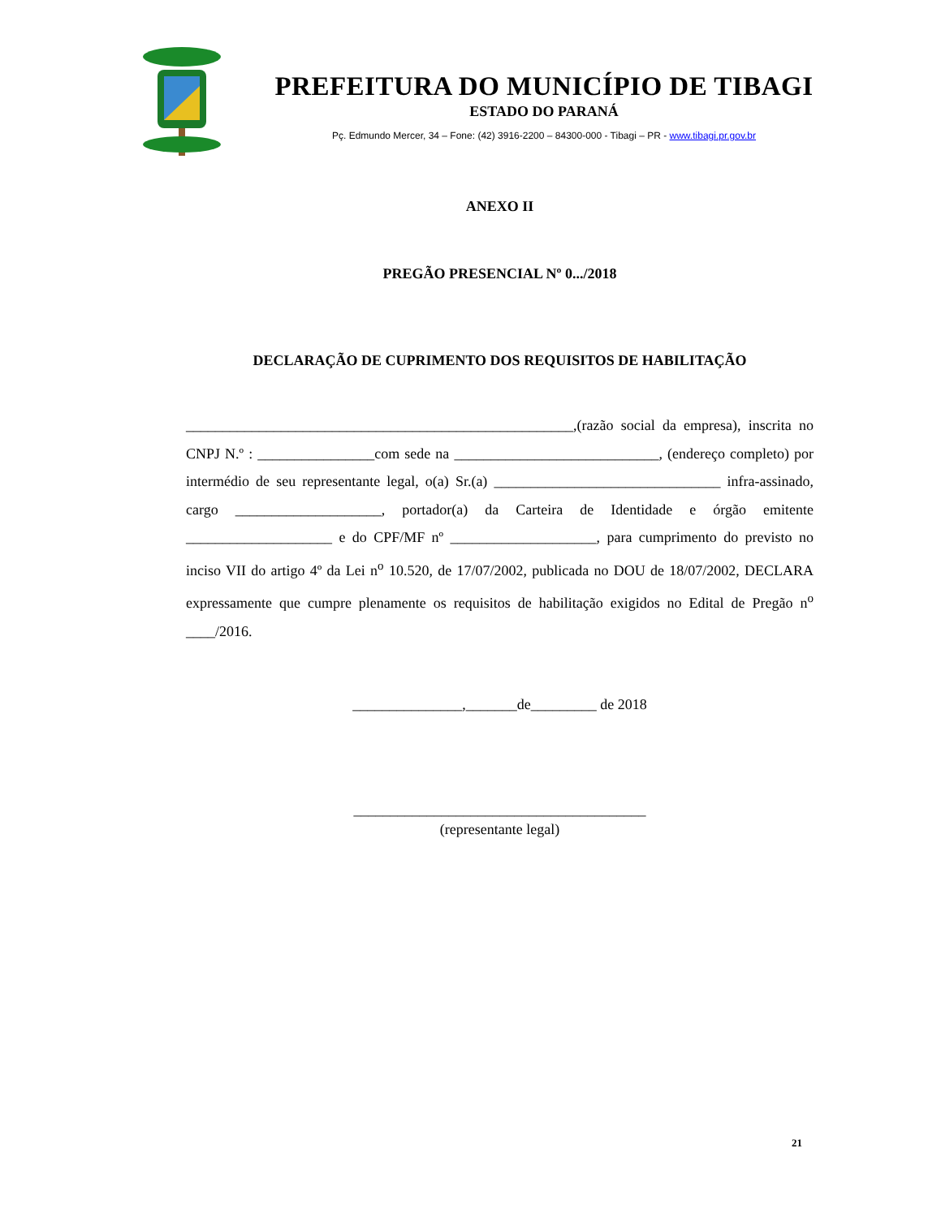PREFEITURA DO MUNICÍPIO DE TIBAGI
ESTADO DO PARANÁ
Pç. Edmundo Mercer, 34 – Fone: (42) 3916-2200 – 84300-000 - Tibagi – PR - www.tibagi.pr.gov.br
ANEXO II
PREGÃO PRESENCIAL Nº 0.../2018
DECLARAÇÃO DE CUPRIMENTO DOS REQUISITOS DE HABILITAÇÃO
_____________________________________________________,(razão social da empresa), inscrita no CNPJ N.º : ________________com sede na ____________________________, (endereço completo) por intermédio de seu representante legal, o(a) Sr.(a) _______________________________ infra-assinado, cargo ____________________, portador(a) da Carteira de Identidade e órgão emitente ____________________ e do CPF/MF nº ____________________, para cumprimento do previsto no inciso VII do artigo 4º da Lei n<sup>o</sup> 10.520, de 17/07/2002, publicada no DOU de 18/07/2002, DECLARA expressamente que cumpre plenamente os requisitos de habilitação exigidos no Edital de Pregão n<sup>o</sup> ____/2016.
_______________,_______de_________ de 2018
________________________________________
(representante legal)
21